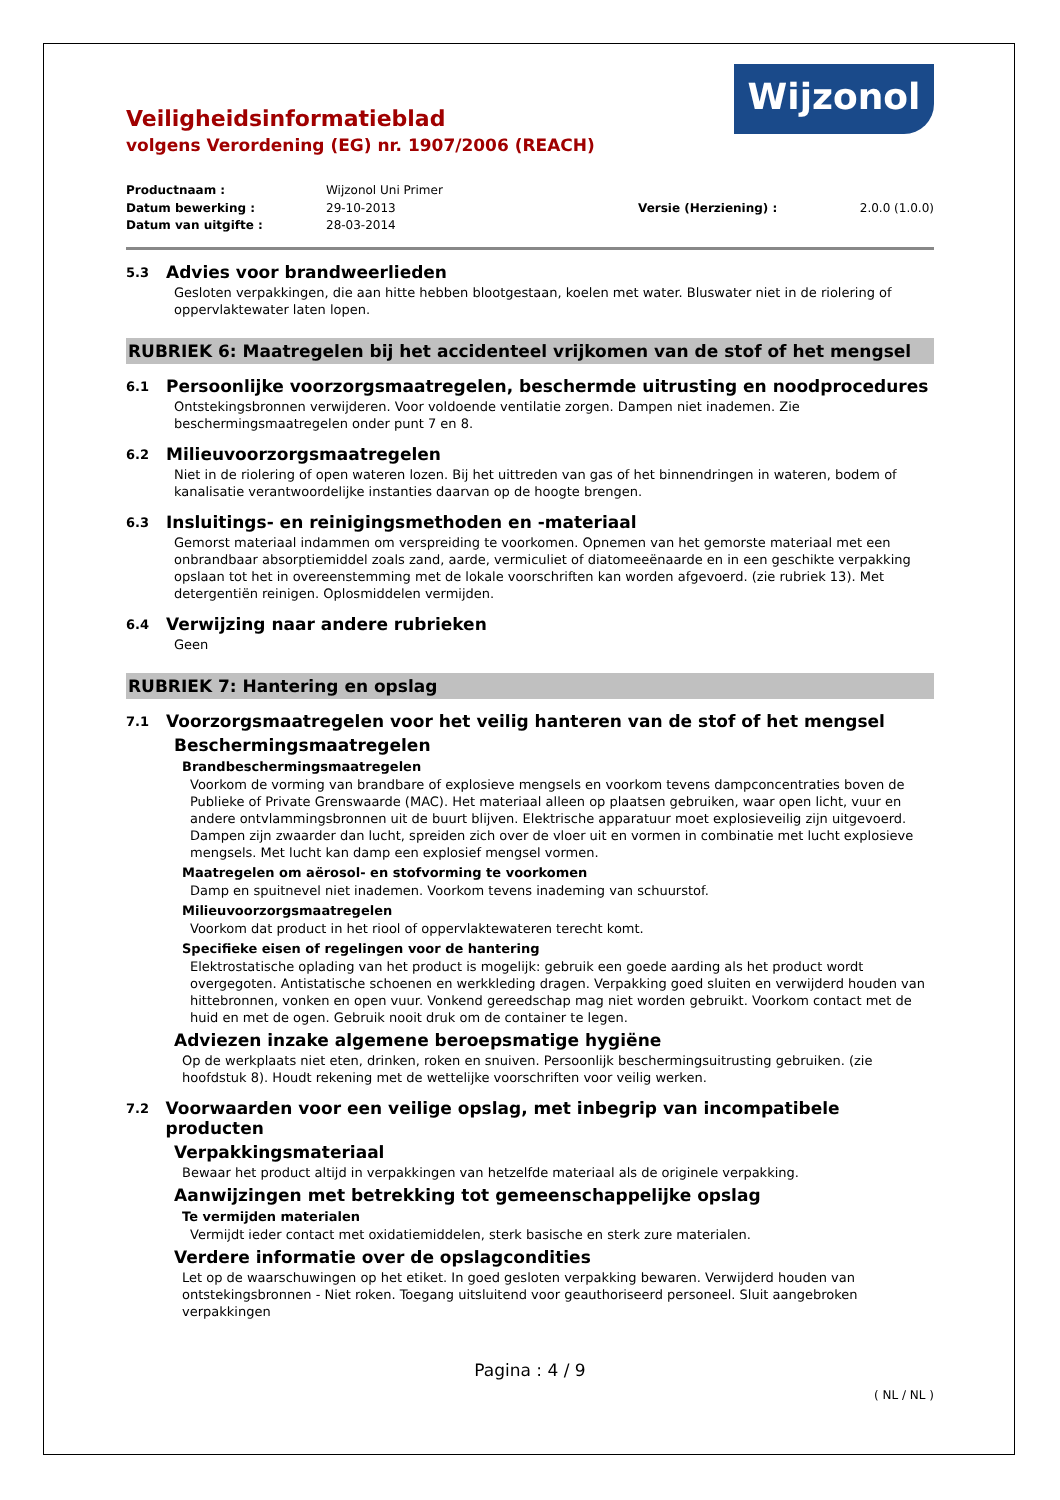Veiligheidsinformatieblad
volgens Verordening (EG) nr. 1907/2006 (REACH)
Wijzonol
Productnaam : Wijzonol Uni Primer Datum bewerking : 29-10-2013 Versie (Herziening) : 2.0.0 (1.0.0) Datum van uitgifte : 28-03-2014
5.3 Advies voor brandweerlieden
Gesloten verpakkingen, die aan hitte hebben blootgestaan, koelen met water. Bluswater niet in de riolering of oppervlaktewater laten lopen.
RUBRIEK 6: Maatregelen bij het accidenteel vrijkomen van de stof of het mengsel
6.1 Persoonlijke voorzorgsmaatregelen, beschermde uitrusting en noodprocedures
Ontstekingsbronnen verwijderen. Voor voldoende ventilatie zorgen. Dampen niet inademen. Zie beschermingsmaatregelen onder punt 7 en 8.
6.2 Milieuvoorzorgsmaatregelen
Niet in de riolering of open wateren lozen. Bij het uittreden van gas of het binnendringen in wateren, bodem of kanalisatie verantwoordelijke instanties daarvan op de hoogte brengen.
6.3 Insluitings- en reinigingsmethoden en -materiaal
Gemorst materiaal indammen om verspreiding te voorkomen. Opnemen van het gemorste materiaal met een onbrandbaar absorptiemiddel zoals zand, aarde, vermiculiet of diatomeeënaarde en in een geschikte verpakking opslaan tot het in overeenstemming met de lokale voorschriften kan worden afgevoerd. (zie rubriek 13). Met detergentiën reinigen. Oplosmiddelen vermijden.
6.4 Verwijzing naar andere rubrieken
Geen
RUBRIEK 7: Hantering en opslag
7.1 Voorzorgsmaatregelen voor het veilig hanteren van de stof of het mengsel
Beschermingsmaatregelen
Brandbeschermingsmaatregelen
Voorkom de vorming van brandbare of explosieve mengsels en voorkom tevens dampconcentraties boven de Publieke of Private Grenswaarde (MAC). Het materiaal alleen op plaatsen gebruiken, waar open licht, vuur en andere ontvlammingsbronnen uit de buurt blijven. Elektrische apparatuur moet explosieveilig zijn uitgevoerd. Dampen zijn zwaarder dan lucht, spreiden zich over de vloer uit en vormen in combinatie met lucht explosieve mengsels. Met lucht kan damp een explosief mengsel vormen.
Maatregelen om aërosol- en stofvorming te voorkomen
Damp en spuitnevel niet inademen. Voorkom tevens inademing van schuurstof.
Milieuvoorzorgsmaatregelen
Voorkom dat product in het riool of oppervlaktewateren terecht komt.
Specifieke eisen of regelingen voor de hantering
Elektrostatische oplading van het product is mogelijk: gebruik een goede aarding als het product wordt overgegoten. Antistatische schoenen en werkkleding dragen. Verpakking goed sluiten en verwijderd houden van hittebronnen, vonken en open vuur. Vonkend gereedschap mag niet worden gebruikt. Voorkom contact met de huid en met de ogen. Gebruik nooit druk om de container te legen.
Adviezen inzake algemene beroepsmatige hygiëne
Op de werkplaats niet eten, drinken, roken en snuiven. Persoonlijk beschermingsuitrusting gebruiken. (zie hoofdstuk 8). Houdt rekening met de wettelijke voorschriften voor veilig werken.
7.2 Voorwaarden voor een veilige opslag, met inbegrip van incompatibele producten
Verpakkingsmateriaal
Bewaar het product altijd in verpakkingen van hetzelfde materiaal als de originele verpakking.
Aanwijzingen met betrekking tot gemeenschappelijke opslag
Te vermijden materialen
Vermijdt ieder contact met oxidatiemiddelen, sterk basische en sterk zure materialen.
Verdere informatie over de opslagcondities
Let op de waarschuwingen op het etiket. In goed gesloten verpakking bewaren. Verwijderd houden van ontstekingsbronnen - Niet roken. Toegang uitsluitend voor geauthoriseerd personeel. Sluit aangebroken verpakkingen
Pagina : 4 / 9
( NL / NL )